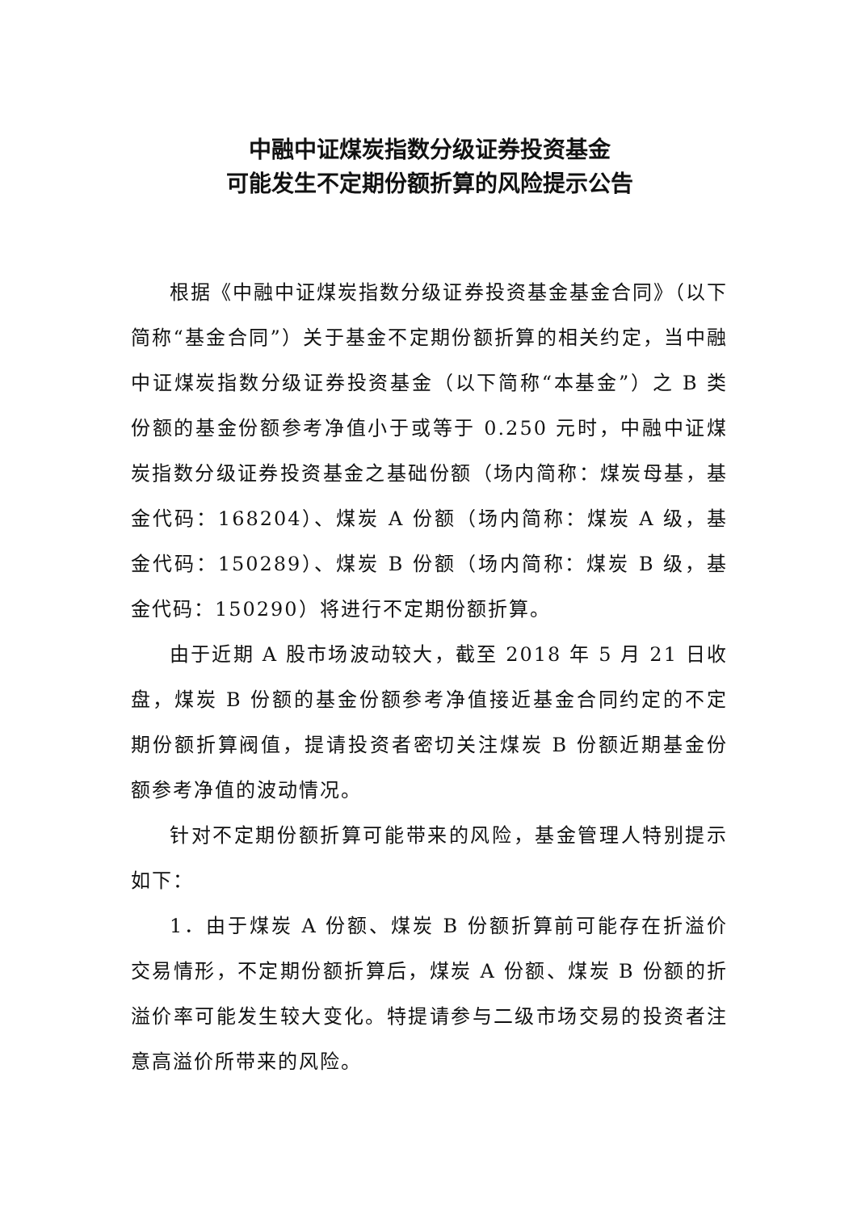中融中证煤炭指数分级证券投资基金
可能发生不定期份额折算的风险提示公告
根据《中融中证煤炭指数分级证券投资基金基金合同》（以下简称“基金合同”）关于基金不定期份额折算的相关约定，当中融中证煤炭指数分级证券投资基金（以下简称“本基金”）之 B 类份额的基金份额参考净值小于或等于 0.250 元时，中融中证煤炭指数分级证券投资基金之基础份额（场内简称：煤炭母基，基金代码：168204）、煤炭 A 份额（场内简称：煤炭 A 级，基金代码：150289）、煤炭 B 份额（场内简称：煤炭 B 级，基金代码：150290）将进行不定期份额折算。
由于近期 A 股市场波动较大，截至 2018 年 5 月 21 日收盘，煤炭 B 份额的基金份额参考净值接近基金合同约定的不定期份额折算阀值，提请投资者密切关注煤炭 B 份额近期基金份额参考净值的波动情况。
针对不定期份额折算可能带来的风险，基金管理人特别提示如下：
1．由于煤炭 A 份额、煤炭 B 份额折算前可能存在折溢价交易情形，不定期份额折算后，煤炭 A 份额、煤炭 B 份额的折溢价率可能发生较大变化。特提请参与二级市场交易的投资者注意高溢价所带来的风险。